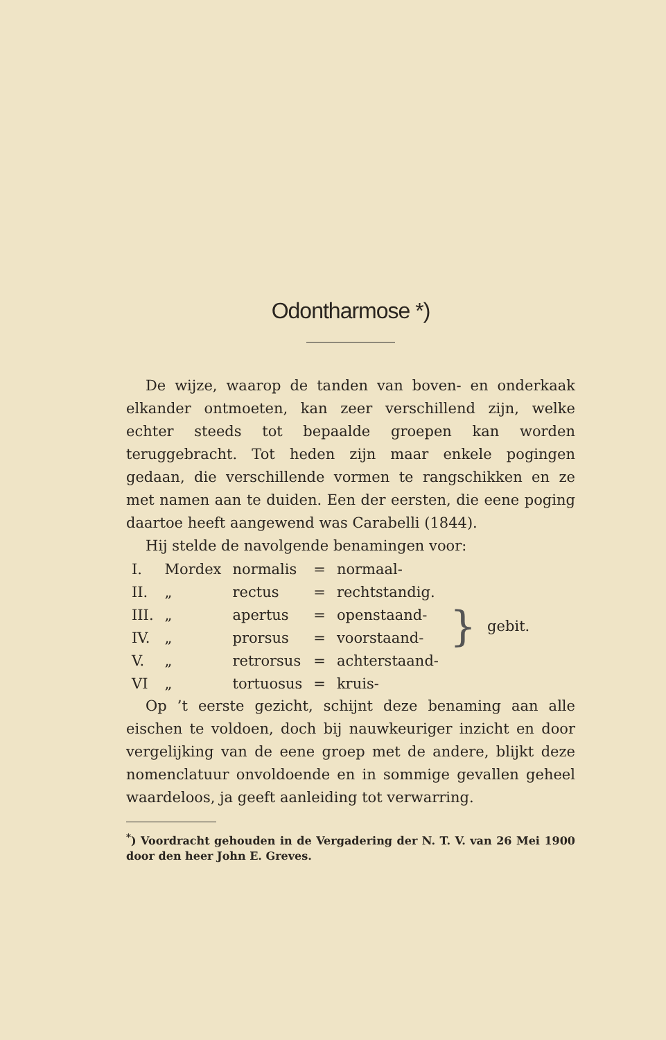Odontharmose *)
De wijze, waarop de tanden van boven- en onderkaak elkander ontmoeten, kan zeer verschillend zijn, welke echter steeds tot bepaalde groepen kan worden teruggebracht. Tot heden zijn maar enkele pogingen gedaan, die verschillende vormen te rangschikken en ze met namen aan te duiden. Een der eersten, die eene poging daartoe heeft aangewend was Carabelli (1844).
Hij stelde de navolgende benamingen voor:
| I. | Mordex | normalis | = | normaal- | } | gebit. |
| II. | „ | rectus | = | rechtstandig. | | |
| III. | „ | apertus | = | openstaand- | | |
| IV. | „ | prorsus | = | voorstaand- | | |
| V. | „ | retrorsus | = | achterstaand- | | |
| VI | „ | tortuosus | = | kruis- | | |
Op ’t eerste gezicht, schijnt deze benaming aan alle eischen te voldoen, doch bij nauwkeuriger inzicht en door vergelijking van de eene groep met de andere, blijkt deze nomenclatuur onvoldoende en in sommige gevallen geheel waardeloos, ja geeft aanleiding tot verwarring.
<sup>*</sup>) Voordracht gehouden in de Vergadering der N. T. V. van 26 Mei 1900 door den heer John E. Greves.